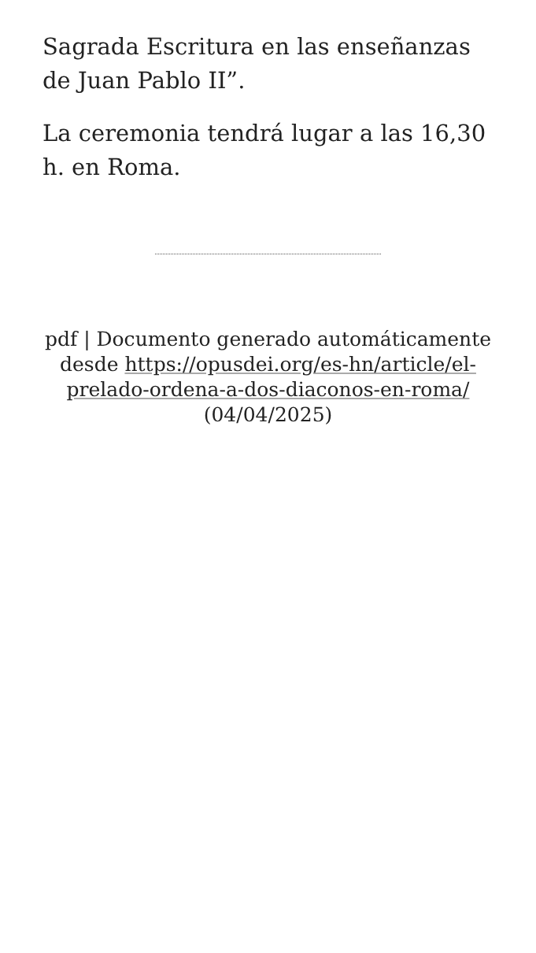Sagrada Escritura en las enseñanzas de Juan Pablo II”.
La ceremonia tendrá lugar a las 16,30 h. en Roma.
pdf | Documento generado automáticamente desde https://opusdei.org/es-hn/article/el-prelado-ordena-a-dos-diaconos-en-roma/ (04/04/2025)